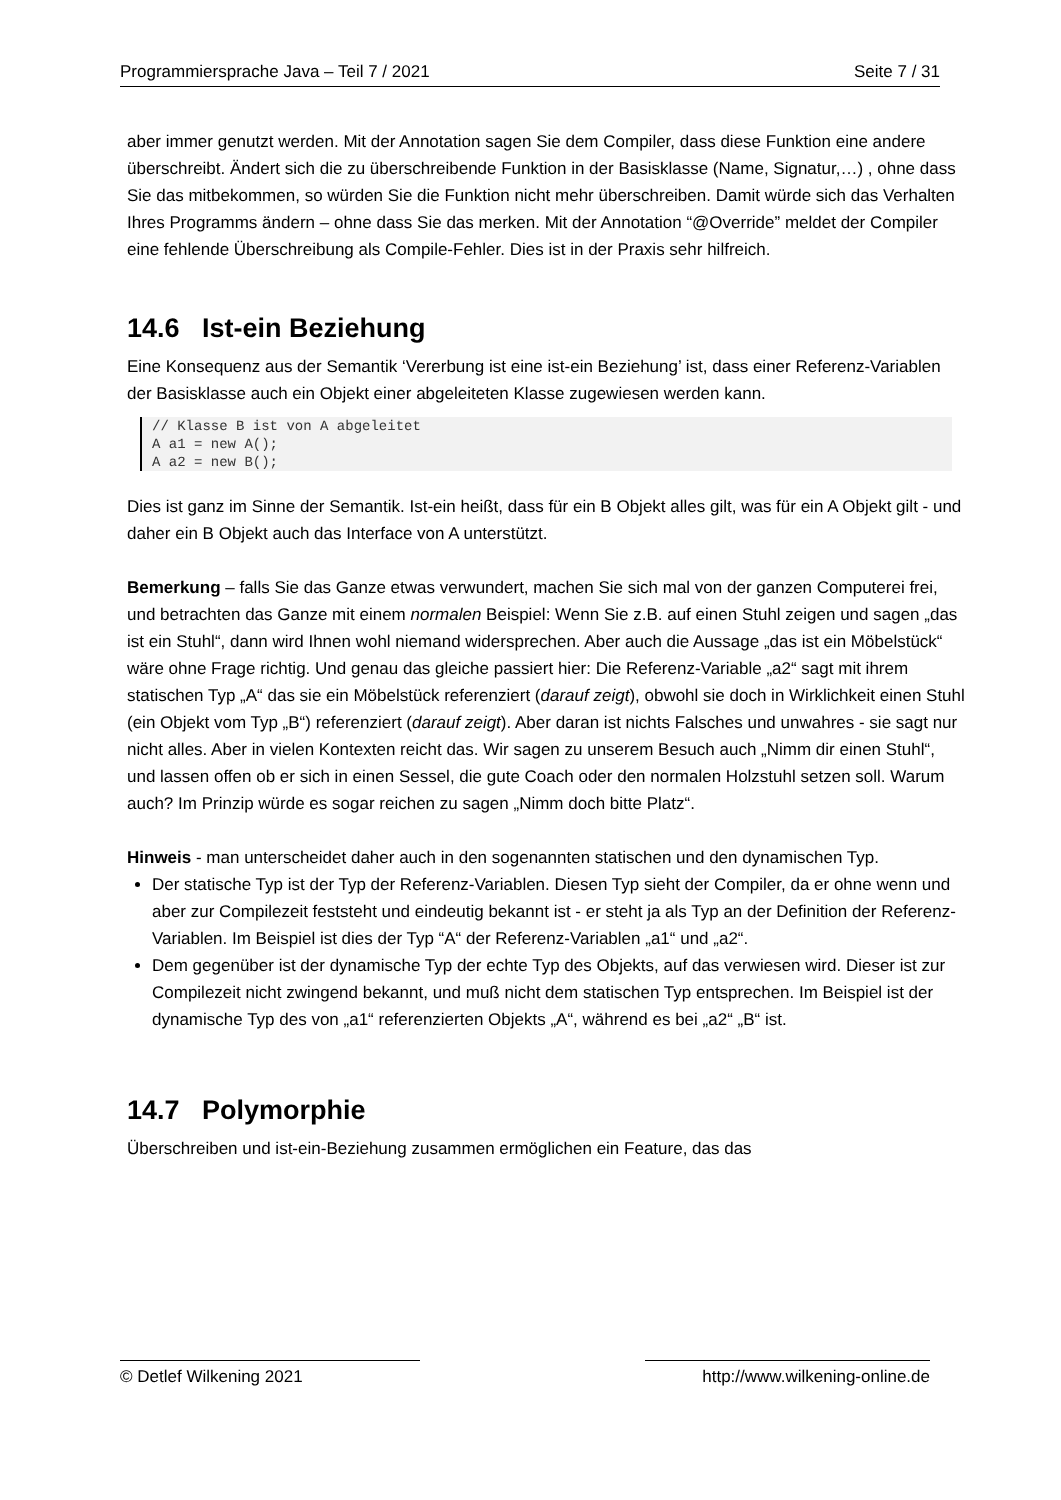Programmiersprache Java – Teil 7 / 2021 Seite 7 / 31
aber immer genutzt werden. Mit der Annotation sagen Sie dem Compiler, dass diese Funktion eine andere überschreibt. Ändert sich die zu überschreibende Funktion in der Basisklasse (Name, Signatur,…) , ohne dass Sie das mitbekommen, so würden Sie die Funktion nicht mehr überschreiben. Damit würde sich das Verhalten Ihres Programms ändern – ohne dass Sie das merken. Mit der Annotation “@Override” meldet der Compiler eine fehlende Überschreibung als Compile-Fehler. Dies ist in der Praxis sehr hilfreich.
14.6 Ist-ein Beziehung
Eine Konsequenz aus der Semantik ‘Vererbung ist eine ist-ein Beziehung’ ist, dass einer Referenz-Variablen der Basisklasse auch ein Objekt einer abgeleiteten Klasse zugewiesen werden kann.
// Klasse B ist von A abgeleitet
A a1 = new A();
A a2 = new B();
Dies ist ganz im Sinne der Semantik. Ist-ein heißt, dass für ein B Objekt alles gilt, was für ein A Objekt gilt - und daher ein B Objekt auch das Interface von A unterstützt.
Bemerkung – falls Sie das Ganze etwas verwundert, machen Sie sich mal von der ganzen Computerei frei, und betrachten das Ganze mit einem normalen Beispiel: Wenn Sie z.B. auf einen Stuhl zeigen und sagen „das ist ein Stuhl“, dann wird Ihnen wohl niemand widersprechen. Aber auch die Aussage „das ist ein Möbelstück“ wäre ohne Frage richtig. Und genau das gleiche passiert hier: Die Referenz-Variable „a2“ sagt mit ihrem statischen Typ „A“ das sie ein Möbelstück referenziert (darauf zeigt), obwohl sie doch in Wirklichkeit einen Stuhl (ein Objekt vom Typ „B“) referenziert (darauf zeigt). Aber daran ist nichts Falsches und unwahres - sie sagt nur nicht alles. Aber in vielen Kontexten reicht das. Wir sagen zu unserem Besuch auch „Nimm dir einen Stuhl“, und lassen offen ob er sich in einen Sessel, die gute Coach oder den normalen Holzstuhl setzen soll. Warum auch? Im Prinzip würde es sogar reichen zu sagen „Nimm doch bitte Platz“.
Hinweis - man unterscheidet daher auch in den sogenannten statischen und den dynamischen Typ.
Der statische Typ ist der Typ der Referenz-Variablen. Diesen Typ sieht der Compiler, da er ohne wenn und aber zur Compilezeit feststeht und eindeutig bekannt ist - er steht ja als Typ an der Definition der Referenz-Variablen. Im Beispiel ist dies der Typ “A“ der Referenz-Variablen „a1“ und „a2“.
Dem gegenüber ist der dynamische Typ der echte Typ des Objekts, auf das verwiesen wird. Dieser ist zur Compilezeit nicht zwingend bekannt, und muß nicht dem statischen Typ entsprechen. Im Beispiel ist der dynamische Typ des von „a1“ referenzierten Objekts „A“, während es bei „a2“ „B“ ist.
14.7 Polymorphie
Überschreiben und ist-ein-Beziehung zusammen ermöglichen ein Feature, das das
© Detlef Wilkening 2021 http://www.wilkening-online.de